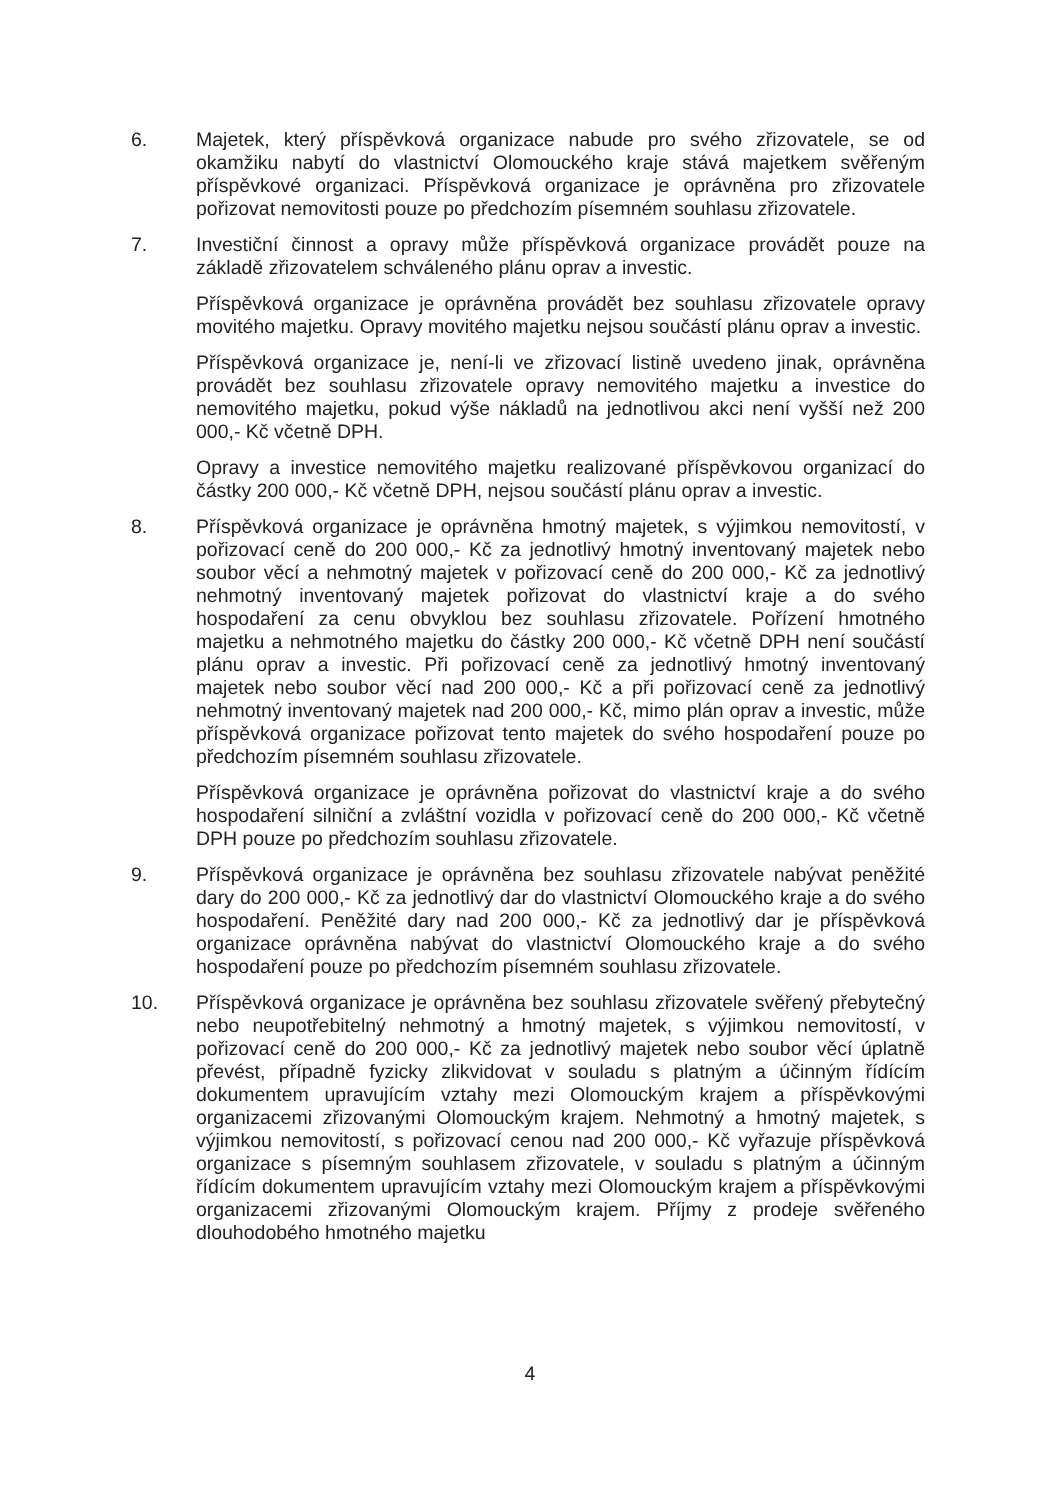6. Majetek, který příspěvková organizace nabude pro svého zřizovatele, se od okamžiku nabytí do vlastnictví Olomouckého kraje stává majetkem svěřeným příspěvkové organizaci. Příspěvková organizace je oprávněna pro zřizovatele pořizovat nemovitosti pouze po předchozím písemném souhlasu zřizovatele.
7. Investiční činnost a opravy může příspěvková organizace provádět pouze na základě zřizovatelem schváleného plánu oprav a investic.
Příspěvková organizace je oprávněna provádět bez souhlasu zřizovatele opravy movitého majetku. Opravy movitého majetku nejsou součástí plánu oprav a investic.
Příspěvková organizace je, není-li ve zřizovací listině uvedeno jinak, oprávněna provádět bez souhlasu zřizovatele opravy nemovitého majetku a investice do nemovitého majetku, pokud výše nákladů na jednotlivou akci není vyšší než 200 000,- Kč včetně DPH.
Opravy a investice nemovitého majetku realizované příspěvkovou organizací do částky 200 000,- Kč včetně DPH, nejsou součástí plánu oprav a investic.
8. Příspěvková organizace je oprávněna hmotný majetek, s výjimkou nemovitostí, v pořizovací ceně do 200 000,- Kč za jednotlivý hmotný inventovaný majetek nebo soubor věcí a nehmotný majetek v pořizovací ceně do 200 000,- Kč za jednotlivý nehmotný inventovaný majetek pořizovat do vlastnictví kraje a do svého hospodaření za cenu obvyklou bez souhlasu zřizovatele. Pořízení hmotného majetku a nehmotného majetku do částky 200 000,- Kč včetně DPH není součástí plánu oprav a investic. Při pořizovací ceně za jednotlivý hmotný inventovaný majetek nebo soubor věcí nad 200 000,- Kč a při pořizovací ceně za jednotlivý nehmotný inventovaný majetek nad 200 000,- Kč, mimo plán oprav a investic, může příspěvková organizace pořizovat tento majetek do svého hospodaření pouze po předchozím písemném souhlasu zřizovatele.
Příspěvková organizace je oprávněna pořizovat do vlastnictví kraje a do svého hospodaření silniční a zvláštní vozidla v pořizovací ceně do 200 000,- Kč včetně DPH pouze po předchozím souhlasu zřizovatele.
9. Příspěvková organizace je oprávněna bez souhlasu zřizovatele nabývat peněžité dary do 200 000,- Kč za jednotlivý dar do vlastnictví Olomouckého kraje a do svého hospodaření. Peněžité dary nad 200 000,- Kč za jednotlivý dar je příspěvková organizace oprávněna nabývat do vlastnictví Olomouckého kraje a do svého hospodaření pouze po předchozím písemném souhlasu zřizovatele.
10. Příspěvková organizace je oprávněna bez souhlasu zřizovatele svěřený přebytečný nebo neupotřebitelný nehmotný a hmotný majetek, s výjimkou nemovitostí, v pořizovací ceně do 200 000,- Kč za jednotlivý majetek nebo soubor věcí úplatně převést, případně fyzicky zlikvidovat v souladu s platným a účinným řídícím dokumentem upravujícím vztahy mezi Olomouckým krajem a příspěvkovými organizacemi zřizovanými Olomouckým krajem. Nehmotný a hmotný majetek, s výjimkou nemovitostí, s pořizovací cenou nad 200 000,- Kč vyřazuje příspěvková organizace s písemným souhlasem zřizovatele, v souladu s platným a účinným řídícím dokumentem upravujícím vztahy mezi Olomouckým krajem a příspěvkovými organizacemi zřizovanými Olomouckým krajem. Příjmy z prodeje svěřeného dlouhodobého hmotného majetku
4